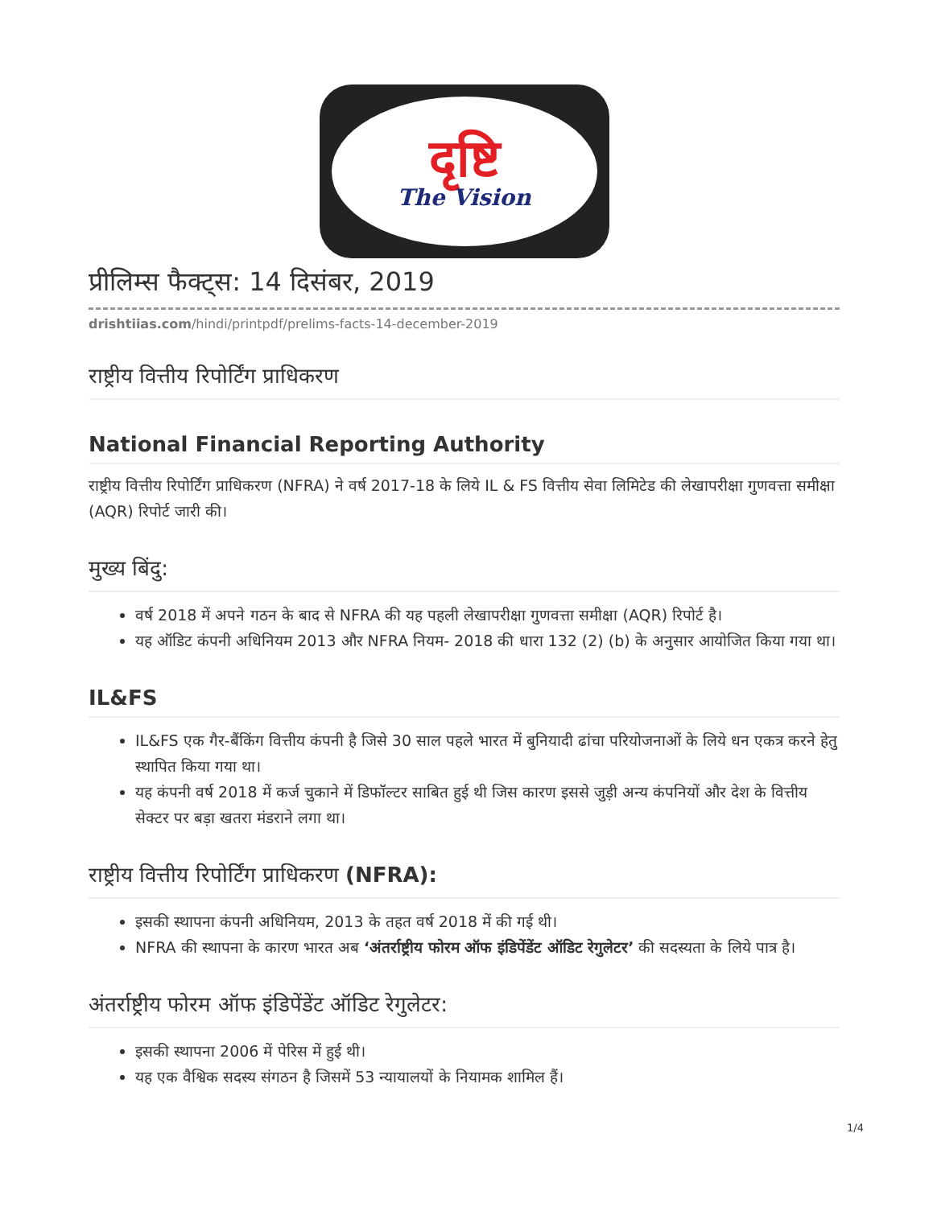दृष्टि
The Vision
प्रीलिम्स फैक्ट्स: 14 दिसंबर, 2019
drishtiias.com/hindi/printpdf/prelims-facts-14-december-2019
राष्ट्रीय वित्तीय रिपोर्टिंग प्राधिकरण
National Financial Reporting Authority
राष्ट्रीय वित्तीय रिपोर्टिंग प्राधिकरण (NFRA) ने वर्ष 2017-18 के लिये IL & FS वित्तीय सेवा लिमिटेड की लेखापरीक्षा गुणवत्ता समीक्षा (AQR) रिपोर्ट जारी की।
मुख्य बिंदु:
वर्ष 2018 में अपने गठन के बाद से NFRA की यह पहली लेखापरीक्षा गुणवत्ता समीक्षा (AQR) रिपोर्ट है।
यह ऑडिट कंपनी अधिनियम 2013 और NFRA नियम- 2018 की धारा 132 (2) (b) के अनुसार आयोजित किया गया था।
IL&FS
IL&FS एक गैर-बैंकिंग वित्तीय कंपनी है जिसे 30 साल पहले भारत में बुनियादी ढांचा परियोजनाओं के लिये धन एकत्र करने हेतु स्थापित किया गया था।
यह कंपनी वर्ष 2018 में कर्ज चुकाने में डिफॉल्टर साबित हुई थी जिस कारण इससे जुड़ी अन्य कंपनियों और देश के वित्तीय सेक्टर पर बड़ा खतरा मंडराने लगा था।
राष्ट्रीय वित्तीय रिपोर्टिंग प्राधिकरण (NFRA):
इसकी स्थापना कंपनी अधिनियम, 2013 के तहत वर्ष 2018 में की गई थी।
NFRA की स्थापना के कारण भारत अब ‘अंतर्राष्ट्रीय फोरम ऑफ इंडिपेंडेंट ऑडिट रेगुलेटर’ की सदस्यता के लिये पात्र है।
अंतर्राष्ट्रीय फोरम ऑफ इंडिपेंडेंट ऑडिट रेगुलेटर:
इसकी स्थापना 2006 में पेरिस में हुई थी।
यह एक वैश्विक सदस्य संगठन है जिसमें 53 न्यायालयों के नियामक शामिल हैं।
1/4